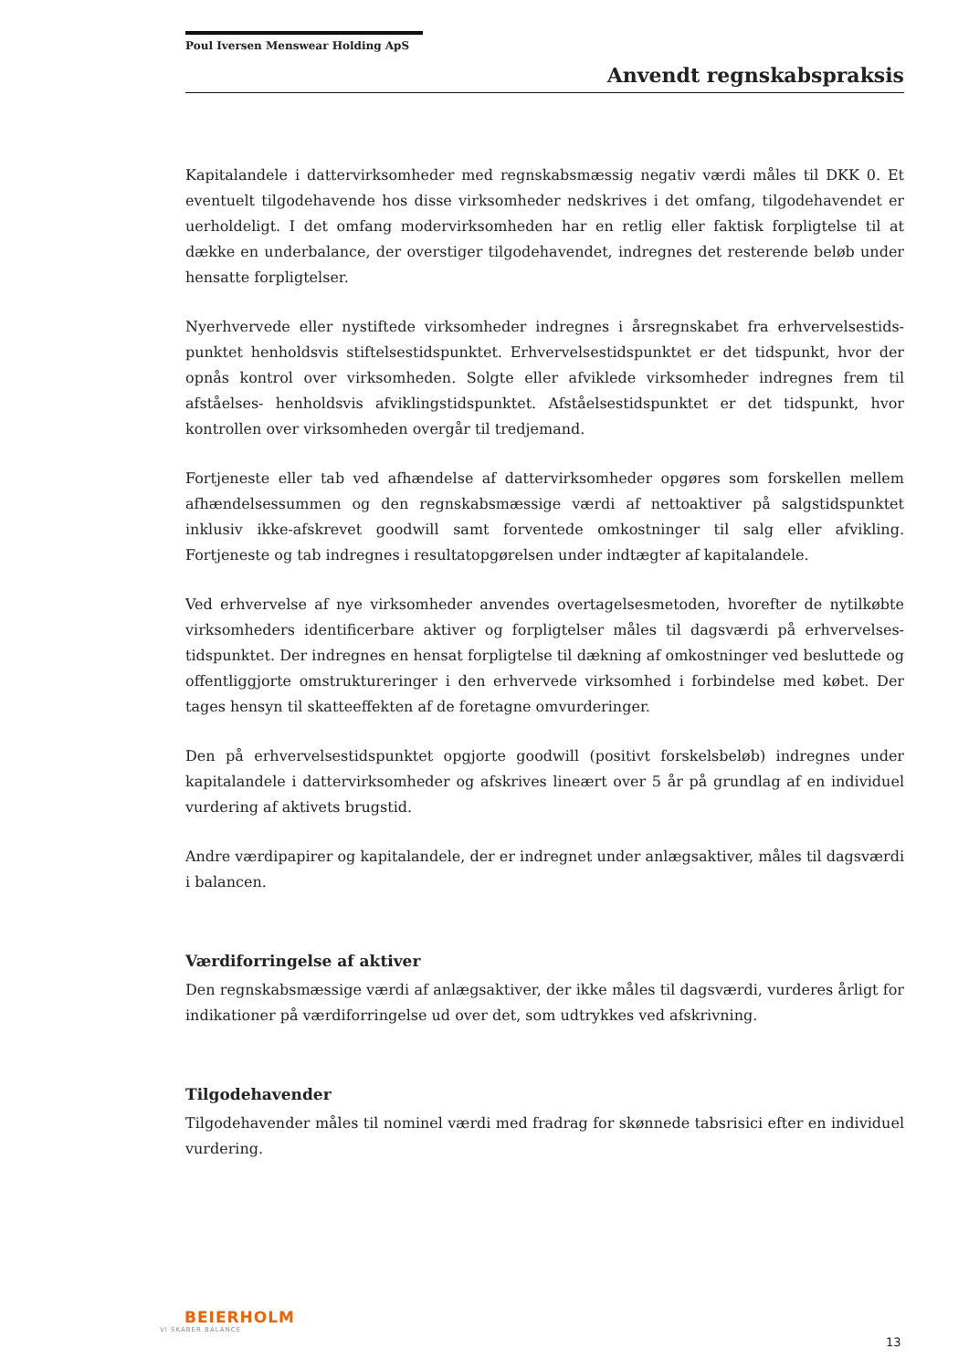Poul Iversen Menswear Holding ApS
Anvendt regnskabspraksis
Kapitalandele i dattervirksomheder med regnskabsmæssig negativ værdi måles til DKK 0. Et eventuelt tilgodehavende hos disse virksomheder nedskrives i det omfang, tilgodehavendet er uerholdeligt. I det omfang modervirksomheden har en retlig eller faktisk forpligtelse til at dække en underbalance, der overstiger tilgodehavendet, indregnes det resterende beløb under hensatte forpligtelser.
Nyerhvervede eller nystiftede virksomheder indregnes i årsregnskabet fra erhvervelsestids­punktet henholdsvis stiftelsestidspunktet. Erhvervelsestidspunktet er det tidspunkt, hvor der opnås kontrol over virksomheden. Solgte eller afviklede virksomheder indregnes frem til afståelses- henholdsvis afviklingstidspunktet. Afståelsestidspunktet er det tidspunkt, hvor kontrollen over virksomheden overgår til tredjemand.
Fortjeneste eller tab ved afhændelse af dattervirksomheder opgøres som forskellen mellem afhændelsessummen og den regnskabsmæssige værdi af nettoaktiver på salgstidspunktet inklusiv ikke-afskrevet goodwill samt forventede omkostninger til salg eller afvikling. Fortjeneste og tab indregnes i resultatopgørelsen under indtægter af kapitalandele.
Ved erhvervelse af nye virksomheder anvendes overtagelsesmetoden, hvorefter de nytilkøbte virksomheders identificerbare aktiver og forpligtelser måles til dagsværdi på erhvervelses­tidspunktet. Der indregnes en hensat forpligtelse til dækning af omkostninger ved besluttede og offentliggjorte omstruktureringer i den erhvervede virksomhed i forbindelse med købet. Der tages hensyn til skatteeffekten af de foretagne omvurderinger.
Den på erhvervelsestidspunktet opgjorte goodwill (positivt forskelsbeløb) indregnes under kapitalandele i dattervirksomheder og afskrives lineært over 5 år på grundlag af en individuel vurdering af aktivets brugstid.
Andre værdipapirer og kapitalandele, der er indregnet under anlægsaktiver, måles til dags­værdi i balancen.
Værdiforringelse af aktiver
Den regnskabsmæssige værdi af anlægsaktiver, der ikke måles til dagsværdi, vurderes årligt for indikationer på værdiforringelse ud over det, som udtrykkes ved afskrivning.
Tilgodehavender
Tilgodehavender måles til nominel værdi med fradrag for skønnede tabsrisici efter en individuel vurdering.
BEIERHOLM
VI SKABER BALANCE
13